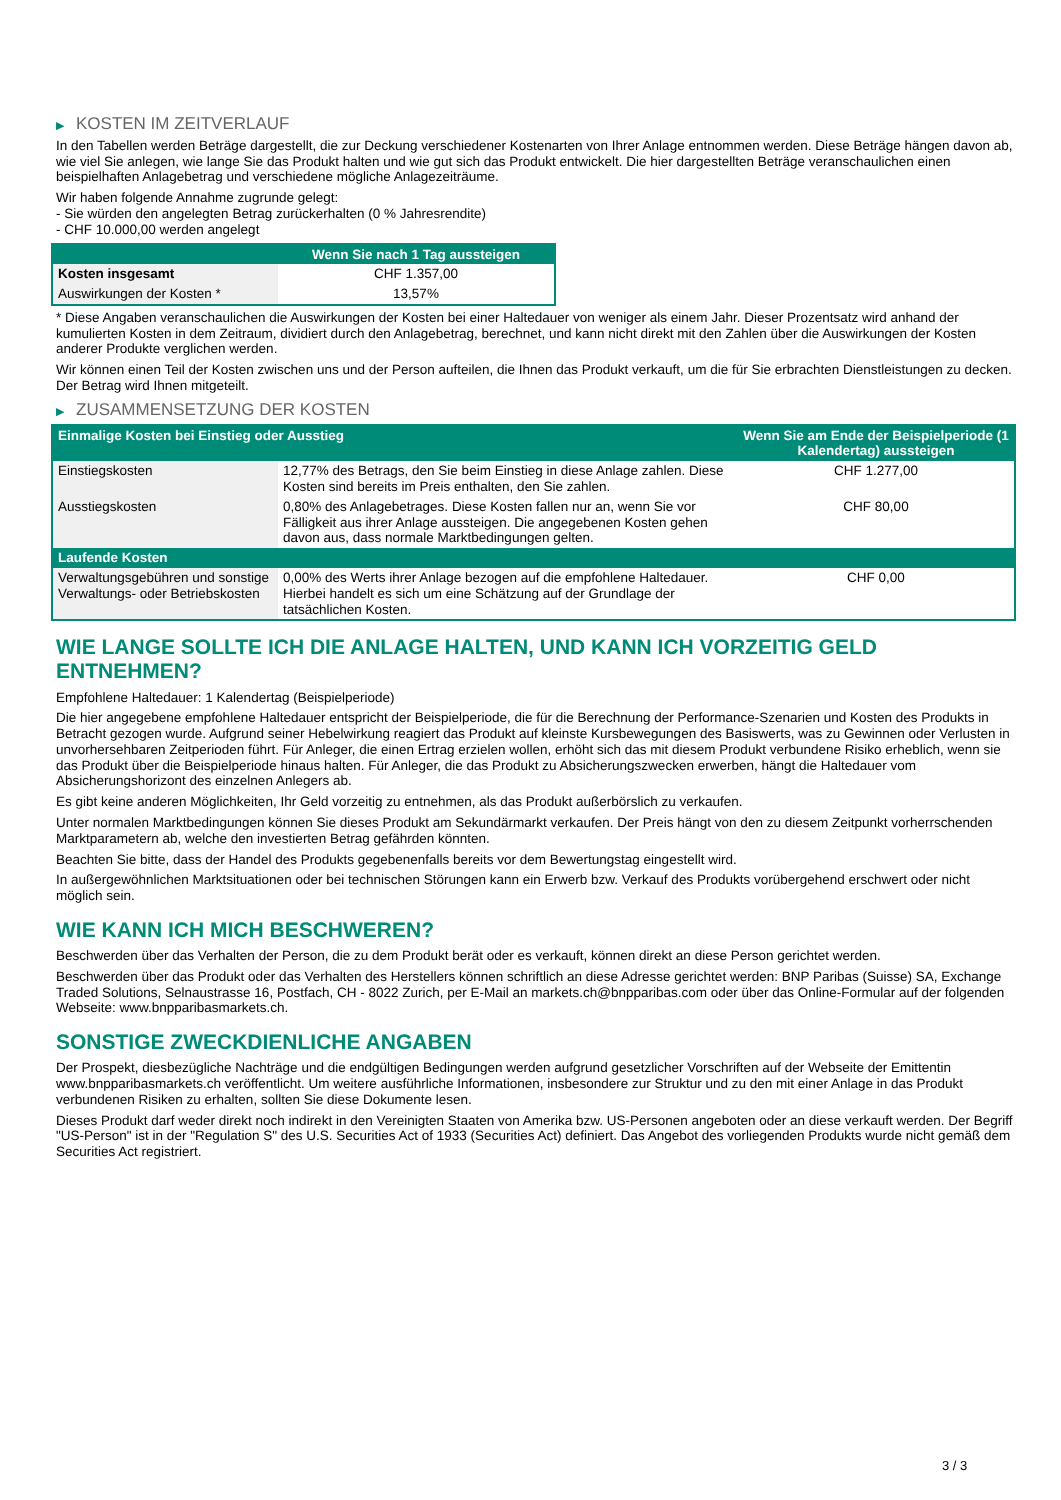▶ KOSTEN IM ZEITVERLAUF
In den Tabellen werden Beträge dargestellt, die zur Deckung verschiedener Kostenarten von Ihrer Anlage entnommen werden. Diese Beträge hängen davon ab, wie viel Sie anlegen, wie lange Sie das Produkt halten und wie gut sich das Produkt entwickelt. Die hier dargestellten Beträge veranschaulichen einen beispielhaften Anlagebetrag und verschiedene mögliche Anlagezeiträume.
Wir haben folgende Annahme zugrunde gelegt:
- Sie würden den angelegten Betrag zurückerhalten (0 % Jahresrendite)
- CHF 10.000,00 werden angelegt
| | Wenn Sie nach 1 Tag aussteigen |
| --- | --- |
| Kosten insgesamt | CHF 1.357,00 |
| Auswirkungen der Kosten * | 13,57% |
* Diese Angaben veranschaulichen die Auswirkungen der Kosten bei einer Haltedauer von weniger als einem Jahr. Dieser Prozentsatz wird anhand der kumulierten Kosten in dem Zeitraum, dividiert durch den Anlagebetrag, berechnet, und kann nicht direkt mit den Zahlen über die Auswirkungen der Kosten anderer Produkte verglichen werden.
Wir können einen Teil der Kosten zwischen uns und der Person aufteilen, die Ihnen das Produkt verkauft, um die für Sie erbrachten Dienstleistungen zu decken. Der Betrag wird Ihnen mitgeteilt.
▶ ZUSAMMENSETZUNG DER KOSTEN
| Einmalige Kosten bei Einstieg oder Ausstieg | | Wenn Sie am Ende der Beispielperiode (1 Kalendertag) aussteigen |
| --- | --- | --- |
| Einstiegskosten | 12,77% des Betrags, den Sie beim Einstieg in diese Anlage zahlen. Diese Kosten sind bereits im Preis enthalten, den Sie zahlen. | CHF 1.277,00 |
| Ausstiegskosten | 0,80% des Anlagebetrages. Diese Kosten fallen nur an, wenn Sie vor Fälligkeit aus ihrer Anlage aussteigen. Die angegebenen Kosten gehen davon aus, dass normale Marktbedingungen gelten. | CHF 80,00 |
| Laufende Kosten | | |
| Verwaltungsgebühren und sonstige Verwaltungs- oder Betriebskosten | 0,00% des Werts ihrer Anlage bezogen auf die empfohlene Haltedauer. Hierbei handelt es sich um eine Schätzung auf der Grundlage der tatsächlichen Kosten. | CHF 0,00 |
WIE LANGE SOLLTE ICH DIE ANLAGE HALTEN, UND KANN ICH VORZEITIG GELD ENTNEHMEN?
Empfohlene Haltedauer: 1 Kalendertag (Beispielperiode)
Die hier angegebene empfohlene Haltedauer entspricht der Beispielperiode, die für die Berechnung der Performance-Szenarien und Kosten des Produkts in Betracht gezogen wurde. Aufgrund seiner Hebelwirkung reagiert das Produkt auf kleinste Kursbewegungen des Basiswerts, was zu Gewinnen oder Verlusten in unvorhersehbaren Zeitperioden führt. Für Anleger, die einen Ertrag erzielen wollen, erhöht sich das mit diesem Produkt verbundene Risiko erheblich, wenn sie das Produkt über die Beispielperiode hinaus halten. Für Anleger, die das Produkt zu Absicherungszwecken erwerben, hängt die Haltedauer vom Absicherungshorizont des einzelnen Anlegers ab.
Es gibt keine anderen Möglichkeiten, Ihr Geld vorzeitig zu entnehmen, als das Produkt außerbörslich zu verkaufen.
Unter normalen Marktbedingungen können Sie dieses Produkt am Sekundärmarkt verkaufen. Der Preis hängt von den zu diesem Zeitpunkt vorherrschenden Marktparametern ab, welche den investierten Betrag gefährden könnten.
Beachten Sie bitte, dass der Handel des Produkts gegebenenfalls bereits vor dem Bewertungstag eingestellt wird.
In außergewöhnlichen Marktsituationen oder bei technischen Störungen kann ein Erwerb bzw. Verkauf des Produkts vorübergehend erschwert oder nicht möglich sein.
WIE KANN ICH MICH BESCHWEREN?
Beschwerden über das Verhalten der Person, die zu dem Produkt berät oder es verkauft, können direkt an diese Person gerichtet werden.
Beschwerden über das Produkt oder das Verhalten des Herstellers können schriftlich an diese Adresse gerichtet werden: BNP Paribas (Suisse) SA, Exchange Traded Solutions, Selnaustrasse 16, Postfach, CH - 8022 Zurich, per E-Mail an markets.ch@bnpparibas.com oder über das Online-Formular auf der folgenden Webseite: www.bnpparibasmarkets.ch.
SONSTIGE ZWECKDIENLICHE ANGABEN
Der Prospekt, diesbezügliche Nachträge und die endgültigen Bedingungen werden aufgrund gesetzlicher Vorschriften auf der Webseite der Emittentin www.bnpparibasmarkets.ch veröffentlicht. Um weitere ausführliche Informationen, insbesondere zur Struktur und zu den mit einer Anlage in das Produkt verbundenen Risiken zu erhalten, sollten Sie diese Dokumente lesen.
Dieses Produkt darf weder direkt noch indirekt in den Vereinigten Staaten von Amerika bzw. US-Personen angeboten oder an diese verkauft werden. Der Begriff "US-Person" ist in der "Regulation S" des U.S. Securities Act of 1933 (Securities Act) definiert. Das Angebot des vorliegenden Produkts wurde nicht gemäß dem Securities Act registriert.
3 / 3